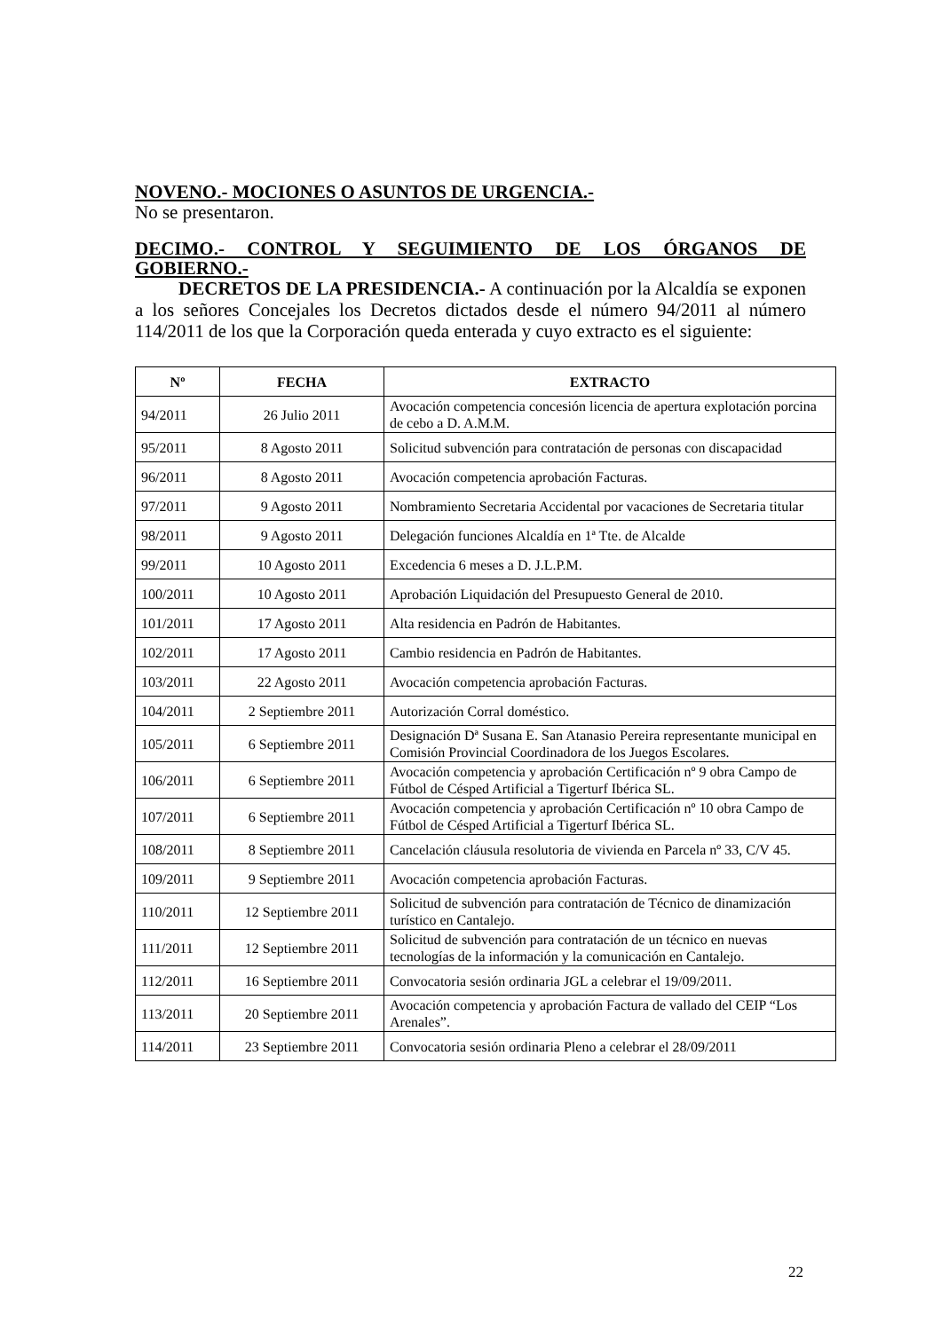NOVENO.- MOCIONES O ASUNTOS DE URGENCIA.-
No se presentaron.
DECIMO.- CONTROL Y SEGUIMIENTO DE LOS ÓRGANOS DE
GOBIERNO.-
DECRETOS DE LA PRESIDENCIA.- A continuación por la Alcaldía se exponen a los señores Concejales los Decretos dictados desde el número 94/2011 al número 114/2011 de los que la Corporación queda enterada y cuyo extracto es el siguiente:
| Nº | FECHA | EXTRACTO |
| --- | --- | --- |
| 94/2011 | 26 Julio 2011 | Avocación competencia concesión licencia de apertura explotación porcina de cebo a D. A.M.M. |
| 95/2011 | 8 Agosto 2011 | Solicitud subvención para contratación de personas con discapacidad |
| 96/2011 | 8 Agosto 2011 | Avocación competencia aprobación Facturas. |
| 97/2011 | 9 Agosto 2011 | Nombramiento Secretaria Accidental por vacaciones de Secretaria titular |
| 98/2011 | 9 Agosto 2011 | Delegación funciones Alcaldía en 1ª Tte. de Alcalde |
| 99/2011 | 10 Agosto 2011 | Excedencia 6 meses a D. J.L.P.M. |
| 100/2011 | 10 Agosto 2011 | Aprobación Liquidación del Presupuesto General de 2010. |
| 101/2011 | 17 Agosto 2011 | Alta residencia en Padrón de Habitantes. |
| 102/2011 | 17 Agosto 2011 | Cambio residencia en Padrón de Habitantes. |
| 103/2011 | 22 Agosto 2011 | Avocación competencia aprobación Facturas. |
| 104/2011 | 2 Septiembre 2011 | Autorización Corral doméstico. |
| 105/2011 | 6 Septiembre 2011 | Designación Dª Susana E. San Atanasio Pereira representante municipal en Comisión Provincial Coordinadora de los Juegos Escolares. |
| 106/2011 | 6 Septiembre 2011 | Avocación competencia y aprobación Certificación nº 9 obra Campo de Fútbol de Césped Artificial a Tigerturf Ibérica SL. |
| 107/2011 | 6 Septiembre 2011 | Avocación competencia y aprobación Certificación nº 10 obra Campo de Fútbol de Césped Artificial a Tigerturf Ibérica SL. |
| 108/2011 | 8 Septiembre 2011 | Cancelación cláusula resolutoria de vivienda en Parcela nº 33, C/V 45. |
| 109/2011 | 9 Septiembre 2011 | Avocación competencia aprobación Facturas. |
| 110/2011 | 12 Septiembre 2011 | Solicitud de subvención para contratación de Técnico de dinamización turístico en Cantalejo. |
| 111/2011 | 12 Septiembre 2011 | Solicitud de subvención para contratación de un técnico en nuevas tecnologías de la información y la comunicación en Cantalejo. |
| 112/2011 | 16 Septiembre 2011 | Convocatoria sesión ordinaria JGL a celebrar el 19/09/2011. |
| 113/2011 | 20 Septiembre 2011 | Avocación competencia y aprobación Factura de vallado del CEIP “Los Arenales”. |
| 114/2011 | 23 Septiembre 2011 | Convocatoria sesión ordinaria Pleno a celebrar el 28/09/2011 |
22